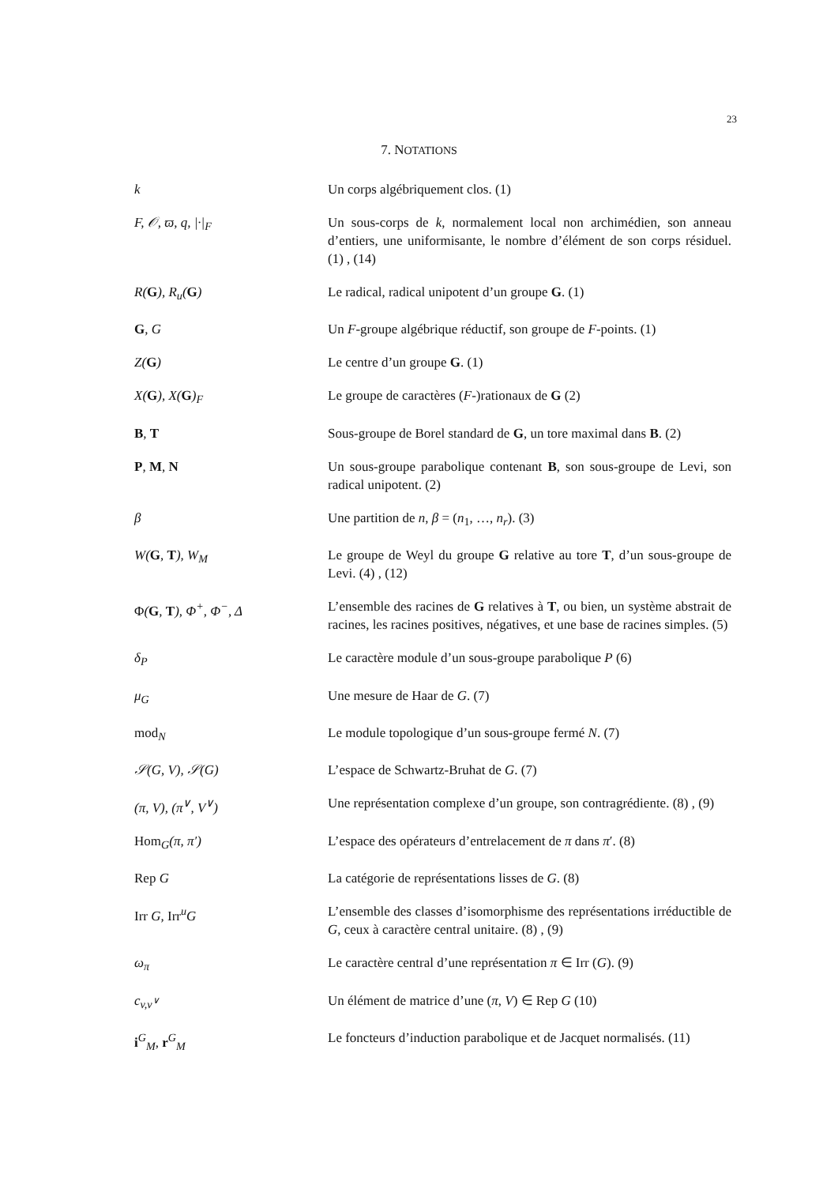23
7. NOTATIONS
| k | Un corps algébriquement clos. (1) |
| F, 𝒪, ϖ, q, /·/<sub>F</sub> | Un sous-corps de k , normalement local non archimédien, son anneau d’entiers, une uniformisante, le nombre d’élément de son corps résiduel. (1) , (14) |
| R( G ), R<sub>u</sub>( G ) | Le radical, radical unipotent d’un groupe G . (1) |
| G , G | Un F -groupe algébrique réductif, son groupe de F -points. (1) |
| Z( G ) | Le centre d’un groupe G . (1) |
| X( G ), X( G )<sub>F</sub> | Le groupe de caractères ( F -)rationaux de G (2) |
| B , T | Sous-groupe de Borel standard de G , un tore maximal dans B . (2) |
| P , M , N | Un sous-groupe parabolique contenant B , son sous-groupe de Levi, son radical unipotent. (2) |
| β | Une partition de n , β = ( n<sub>1</sub>, …, n<sub>r</sub> ). (3) |
| W( G , T ), W<sub>M</sub> | Le groupe de Weyl du groupe G relative au tore T , d’un sous-groupe de Levi. (4) , (12) |
| Φ ( G , T ), Φ<sup>+</sup>, Φ<sup>−</sup>, Δ | L’ensemble des racines de G relatives à T , ou bien, un système abstrait de racines, les racines positives, négatives, et une base de racines simples. (5) |
| δ<sub>P</sub> | Le caractère module d’un sous-groupe parabolique P (6) |
| μ<sub>G</sub> | Une mesure de Haar de G . (7) |
| mod<sub>N</sub> | Le module topologique d’un sous-groupe fermé N . (7) |
| 𝒮(G, V), 𝒮(G) | L’espace de Schwartz-Bruhat de G . (7) |
| (π, V), (π<sup>∨</sup>, V<sup>∨</sup>) | Une représentation complexe d’un groupe, son contragrédiente. (8) , (9) |
| Hom<sub>G</sub>(π, π′) | L’espace des opérateurs d’entrelacement de π dans π ′. (8) |
| Rep G | La catégorie de représentations lisses de G . (8) |
| Irr G, Irr<sup>u</sup>G | L’ensemble des classes d’isomorphisme des représentations irréductible de G , ceux à caractère central unitaire. (8) , (9) |
| ω<sub>π</sub> | Le caractère central d’une représentation π ∈ Irr ( G ). (9) |
| c<sub>v,v<sup>∨</sup></sub> | Un élément de matrice d’une ( π , V ) ∈ Rep G (10) |
| i<sup>G</sup><sub>M</sub>, r<sup>G</sup><sub>M</sub> | Le foncteurs d’induction parabolique et de Jacquet normalisés. (11) |